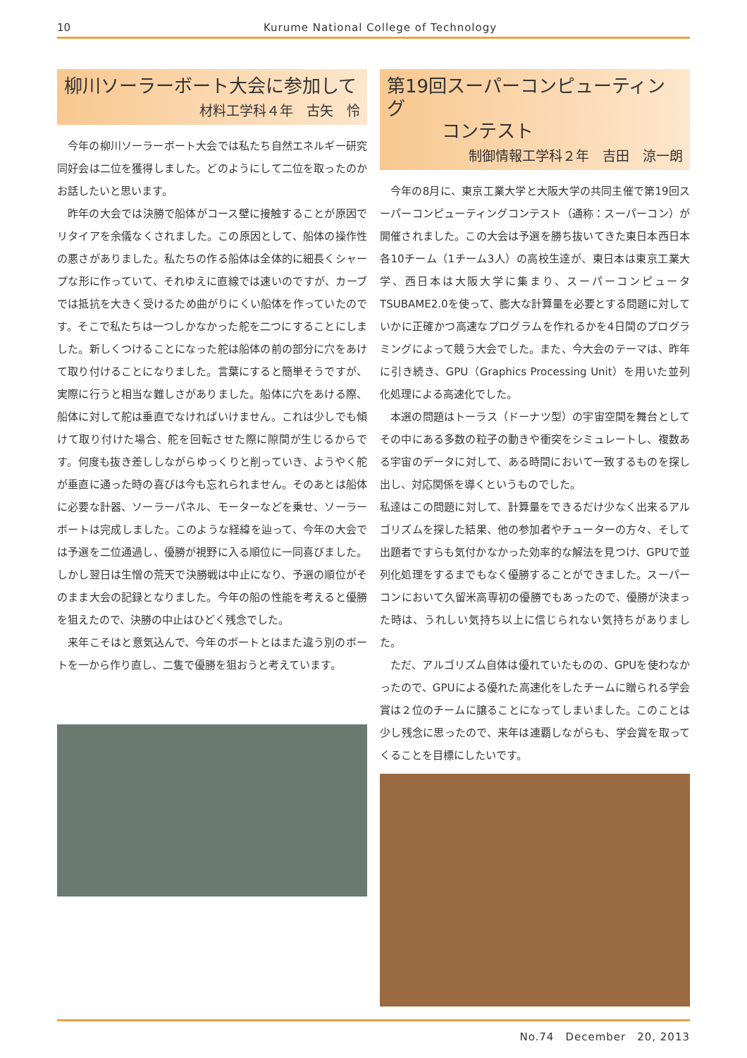10
Kurume National College of Technology
柳川ソーラーボート大会に参加して
材料工学科４年　古矢　怜
今年の柳川ソーラーボート大会では私たち自然エネルギー研究同好会は二位を獲得しました。どのようにして二位を取ったのかお話したいと思います。
昨年の大会では決勝で船体がコース壁に接触することが原因でリタイアを余儀なくされました。この原因として、船体の操作性の悪さがありました。私たちの作る船体は全体的に細長くシャープな形に作っていて、それゆえに直線では速いのですが、カーブでは抵抗を大きく受けるため曲がりにくい船体を作っていたのです。そこで私たちは一つしかなかった舵を二つにすることにしました。新しくつけることになった舵は船体の前の部分に穴をあけて取り付けることになりました。言葉にすると簡単そうですが、実際に行うと相当な難しさがありました。船体に穴をあける際、船体に対して舵は垂直でなければいけません。これは少しでも傾けて取り付けた場合、舵を回転させた際に隙間が生じるからです。何度も抜き差ししながらゆっくりと削っていき、ようやく舵が垂直に通った時の喜びは今も忘れられません。そのあとは船体に必要な計器、ソーラーパネル、モーターなどを乗せ、ソーラーボートは完成しました。このような経緯を辿って、今年の大会では予選を二位通過し、優勝が視野に入る順位に一同喜びました。しかし翌日は生憎の荒天で決勝戦は中止になり、予選の順位がそのまま大会の記録となりました。今年の船の性能を考えると優勝を狙えたので、決勝の中止はひどく残念でした。
来年こそはと意気込んで、今年のボートとはまた違う別のボートを一から作り直し、二隻で優勝を狙おうと考えています。
第19回スーパーコンピューティング
　　　コンテスト
制御情報工学科２年　吉田　涼一朗
今年の8月に、東京工業大学と大阪大学の共同主催で第19回スーパーコンピューティングコンテスト（通称：スーパーコン）が開催されました。この大会は予選を勝ち抜いてきた東日本西日本各10チーム（1チーム3人）の高校生達が、東日本は東京工業大学、西日本は大阪大学に集まり、スーパーコンピュータTSUBAME2.0を使って、膨大な計算量を必要とする問題に対していかに正確かつ高速なプログラムを作れるかを4日間のプログラミングによって競う大会でした。また、今大会のテーマは、昨年に引き続き、GPU（Graphics Processing Unit）を用いた並列化処理による高速化でした。
本選の問題はトーラス（ドーナツ型）の宇宙空間を舞台としてその中にある多数の粒子の動きや衝突をシミュレートし、複数ある宇宙のデータに対して、ある時間において一致するものを探し出し、対応関係を導くというものでした。
私達はこの問題に対して、計算量をできるだけ少なく出来るアルゴリズムを探した結果、他の参加者やチューターの方々、そして出題者ですらも気付かなかった効率的な解法を見つけ、GPUで並列化処理をするまでもなく優勝することができました。スーパーコンにおいて久留米高専初の優勝でもあったので、優勝が決まった時は、うれしい気持ち以上に信じられない気持ちがありました。
ただ、アルゴリズム自体は優れていたものの、GPUを使わなかったので、GPUによる優れた高速化をしたチームに贈られる学会賞は２位のチームに譲ることになってしまいました。このことは少し残念に思ったので、来年は連覇しながらも、学会賞を取ってくることを目標にしたいです。
No.74　December　20, 2013